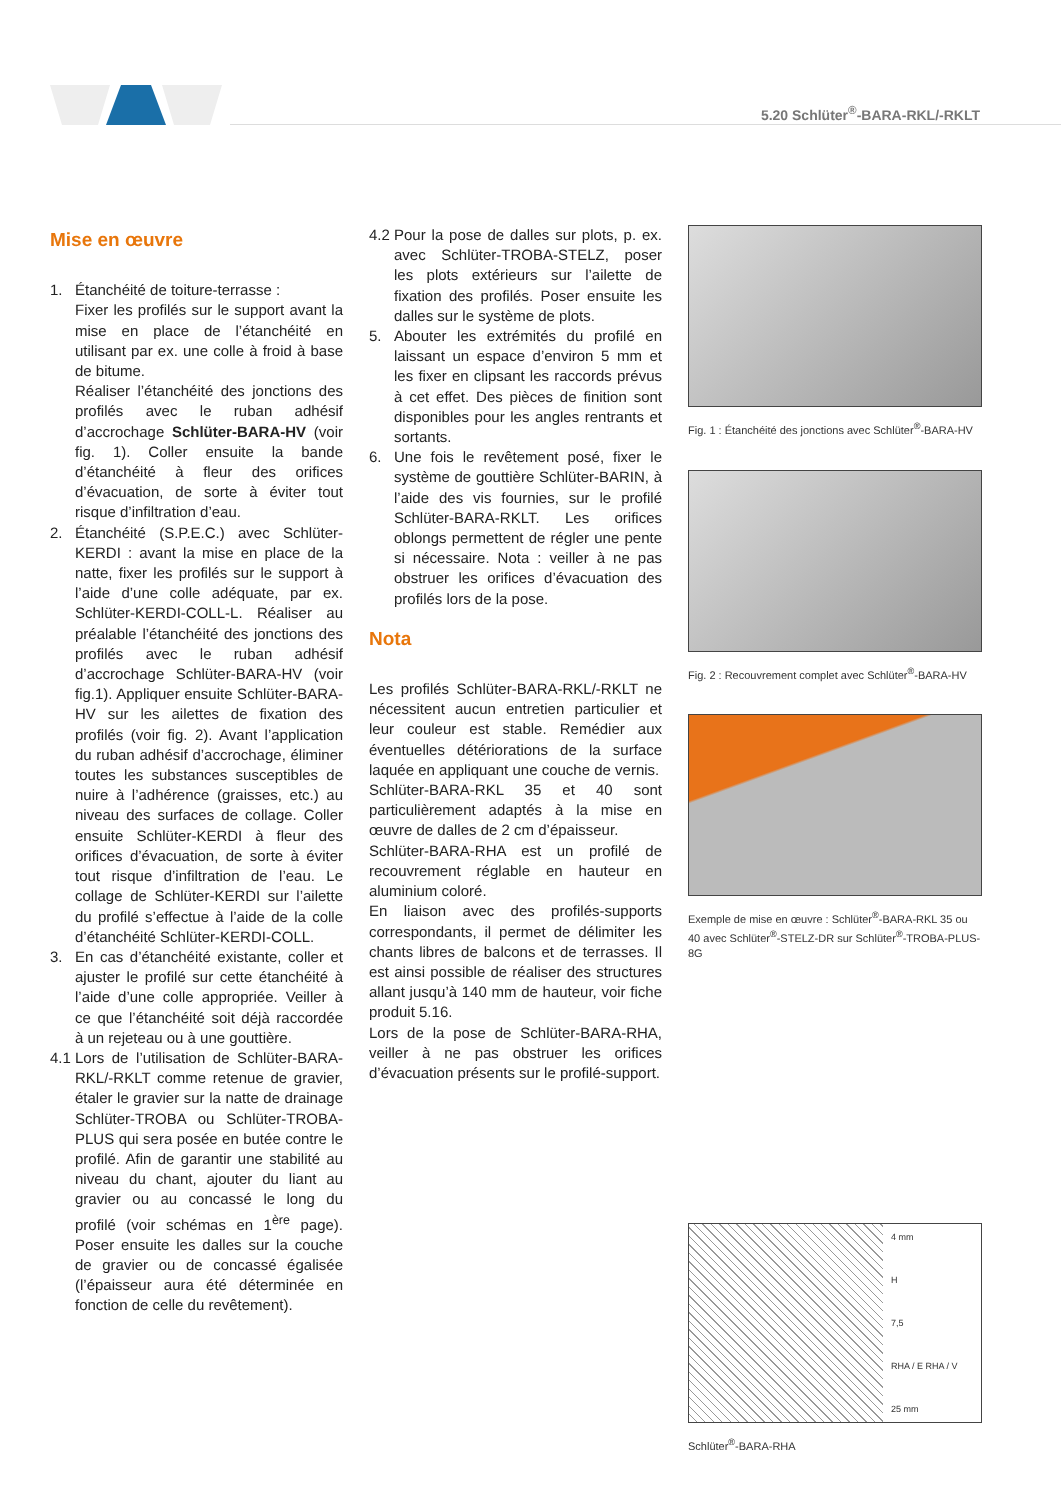5.20 Schlüter<sup>®</sup>-BARA-RKL/-RKLT
Mise en œuvre
1. Étanchéité de toiture-terrasse :
Fixer les profilés sur le support avant la mise en place de l’étanchéité en utilisant par ex. une colle à froid à base de bitume.
Réaliser l’étanchéité des jonctions des profilés avec le ruban adhésif d’accrochage Schlüter-BARA-HV (voir fig. 1). Coller ensuite la bande d’étanchéité à fleur des orifices d’évacuation, de sorte à éviter tout risque d’infiltration d’eau.
2. Étanchéité (S.P.E.C.) avec Schlüter-KERDI : avant la mise en place de la natte, fixer les profilés sur le support à l’aide d’une colle adéquate, par ex. Schlüter-KERDI-COLL-L. Réaliser au préalable l’étanchéité des jonctions des profilés avec le ruban adhésif d’accrochage Schlüter-BARA-HV (voir fig.1). Appliquer ensuite Schlüter-BARA-HV sur les ailettes de fixation des profilés (voir fig. 2). Avant l’application du ruban adhésif d’accrochage, éliminer toutes les substances susceptibles de nuire à l’adhérence (graisses, etc.) au niveau des surfaces de collage. Coller ensuite Schlüter-KERDI à fleur des orifices d’évacuation, de sorte à éviter tout risque d’infiltration de l’eau. Le collage de Schlüter-KERDI sur l’ailette du profilé s’effectue à l’aide de la colle d’étanchéité Schlüter-KERDI-COLL.
3. En cas d’étanchéité existante, coller et ajuster le profilé sur cette étanchéité à l’aide d’une colle appropriée. Veiller à ce que l’étanchéité soit déjà raccordée à un rejeteau ou à une gouttière.
4.1
Lors de l’utilisation de Schlüter-BARA-RKL/-RKLT comme retenue de gravier, étaler le gravier sur la natte de drainage Schlüter-TROBA ou Schlüter-TROBA-PLUS qui sera posée en butée contre le profilé. Afin de garantir une stabilité au niveau du chant, ajouter du liant au gravier ou au concassé le long du profilé (voir schémas en 1<sup>ère</sup> page). Poser ensuite les dalles sur la couche de gravier ou de concassé égalisée (l’épaisseur aura été déterminée en fonction de celle du revêtement).
4.2
Pour la pose de dalles sur plots, p. ex. avec Schlüter-TROBA-STELZ, poser les plots extérieurs sur l’ailette de fixation des profilés. Poser ensuite les dalles sur le système de plots.
5. Abouter les extrémités du profilé en laissant un espace d’environ 5 mm et les fixer en clipsant les raccords prévus à cet effet. Des pièces de finition sont disponibles pour les angles rentrants et sortants.
6. Une fois le revêtement posé, fixer le système de gouttière Schlüter-BARIN, à l’aide des vis fournies, sur le profilé Schlüter-BARA-RKLT. Les orifices oblongs permettent de régler une pente si nécessaire. Nota : veiller à ne pas obstruer les orifices d’évacuation des profilés lors de la pose.
Nota
Les profilés Schlüter-BARA-RKL/-RKLT ne nécessitent aucun entretien particulier et leur couleur est stable. Remédier aux éventuelles détériorations de la surface laquée en appliquant une couche de vernis.
Schlüter-BARA-RKL 35 et 40 sont particulièrement adaptés à la mise en œuvre de dalles de 2 cm d’épaisseur.
Schlüter-BARA-RHA est un profilé de recouvrement réglable en hauteur en aluminium coloré.
En liaison avec des profilés-supports correspondants, il permet de délimiter les chants libres de balcons et de terrasses. Il est ainsi possible de réaliser des structures allant jusqu’à 140 mm de hauteur, voir fiche produit 5.16.
Lors de la pose de Schlüter-BARA-RHA, veiller à ne pas obstruer les orifices d’évacuation présents sur le profilé-support.
Fig. 1 : Étanchéité des jonctions avec Schlüter<sup>®</sup>-BARA-HV
Fig. 2 : Recouvrement complet avec Schlüter<sup>®</sup>-BARA-HV
Exemple de mise en œuvre : Schlüter<sup>®</sup>-BARA-RKL 35 ou 40 avec Schlüter<sup>®</sup>-STELZ-DR sur Schlüter<sup>®</sup>-TROBA-PLUS-8G
4 mm
H
7,5
RHA / E RHA / V
25 mm
Schlüter<sup>®</sup>-BARA-RHA